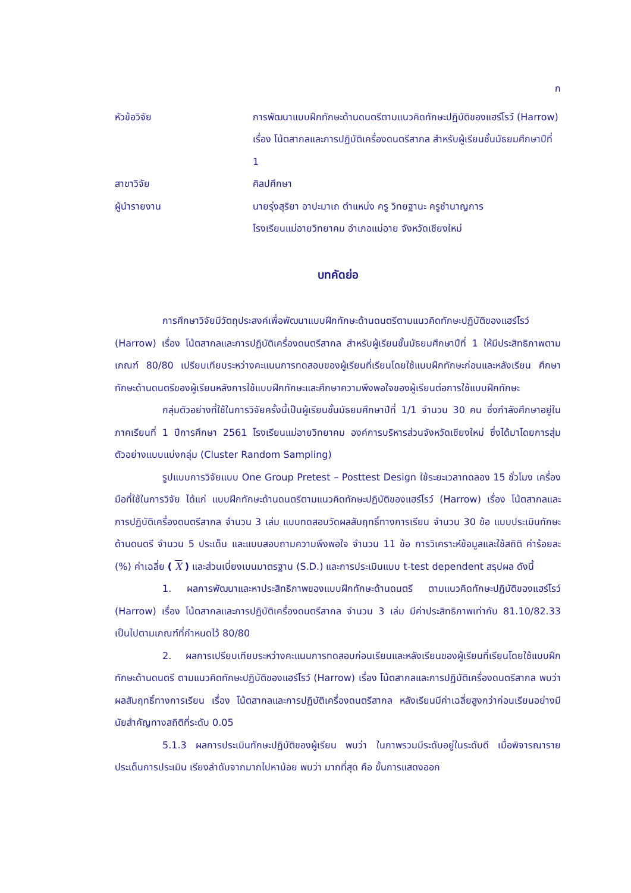ก
หัวข้อวิจัย การพัฒนาแบบฝึกทักษะด้านดนตรีตามแนวคิดทักษะปฏิบัติของแฮร์โรว์ (Harrow) เรื่อง โน้ตสากลและการปฏิบัติเครื่องดนตรีสากล สำหรับผู้เรียนชั้นมัธยมศึกษาปีที่ 1
สาขาวิจัย ศิลปศึกษา
ผู้นำรายงาน นายรุ่งสุริยา อาปะมาเถ ตำแหน่ง ครู วิทยฐานะ ครูชำนาญการ
โรงเรียนแม่อายวิทยาคม อำเภอแม่อาย จังหวัดเชียงใหม่
บทคัดย่อ
การศึกษาวิจัยมีวัตถุประสงค์เพื่อพัฒนาแบบฝึกทักษะด้านดนตรีตามแนวคิดทักษะปฏิบัติของแฮร์โรว์ (Harrow) เรื่อง โน้ตสากลและการปฏิบัติเครื่องดนตรีสากล สำหรับผู้เรียนชั้นมัธยมศึกษาปีที่ 1 ให้มีประสิทธิภาพตามเกณฑ์ 80/80 เปรียบเทียบระหว่างคะแนนการทดสอบของผู้เรียนที่เรียนโดยใช้แบบฝึกทักษะก่อนและหลังเรียน ศึกษาทักษะด้านดนตรีของผู้เรียนหลังการใช้แบบฝึกทักษะและศึกษาความพึงพอใจของผู้เรียนต่อการใช้แบบฝึกทักษะ
กลุ่มตัวอย่างที่ใช้ในการวิจัยครั้งนี้เป็นผู้เรียนชั้นมัธยมศึกษาปีที่ 1/1 จำนวน 30 คน ซึ่งกำลังศึกษาอยู่ในภาคเรียนที่ 1 ปีการศึกษา 2561 โรงเรียนแม่อายวิทยาคม องค์การบริหารส่วนจังหวัดเชียงใหม่ ซึ่งได้มาโดยการสุ่มตัวอย่างแบบแบ่งกลุ่ม (Cluster Random Sampling)
รูปแบบการวิจัยแบบ One Group Pretest – Posttest Design ใช้ระยะเวลาทดลอง 15 ชั่วโมง เครื่องมือที่ใช้ในการวิจัย ได้แก่ แบบฝึกทักษะด้านดนตรีตามแนวคิดทักษะปฏิบัติของแฮร์โรว์ (Harrow) เรื่อง โน้ตสากลและการปฏิบัติเครื่องดนตรีสากล จำนวน 3 เล่ม แบบทดสอบวัดผลสัมฤทธิ์ทางการเรียน จำนวน 30 ข้อ แบบประเมินทักษะด้านดนตรี จำนวน 5 ประเด็น และแบบสอบถามความพึงพอใจ จำนวน 11 ข้อ การวิเคราะห์ข้อมูลและใช้สถิติ ค่าร้อยละ (%) ค่าเฉลี่ย ( X ) และส่วนเบี่ยงเบนมาตรฐาน (S.D.) และการประเมินแบบ t-test dependent สรุปผล ดังนี้
1. ผลการพัฒนาและหาประสิทธิภาพของแบบฝึกทักษะด้านดนตรี ตามแนวคิดทักษะปฏิบัติของแฮร์โรว์ (Harrow) เรื่อง โน้ตสากลและการปฏิบัติเครื่องดนตรีสากล จำนวน 3 เล่ม มีค่าประสิทธิภาพเท่ากับ 81.10/82.33 เป็นไปตามเกณฑ์ที่กำหนดไว้ 80/80
2. ผลการเปรียบเทียบระหว่างคะแนนการทดสอบก่อนเรียนและหลังเรียนของผู้เรียนที่เรียนโดยใช้แบบฝึกทักษะด้านดนตรี ตามแนวคิดทักษะปฏิบัติของแฮร์โรว์ (Harrow) เรื่อง โน้ตสากลและการปฏิบัติเครื่องดนตรีสากล พบว่า ผลสัมฤทธิ์ทางการเรียน เรื่อง โน้ตสากลและการปฏิบัติเครื่องดนตรีสากล หลังเรียนมีค่าเฉลี่ยสูงกว่าก่อนเรียนอย่างมีนัยสำคัญทางสถิติที่ระดับ 0.05
5.1.3 ผลการประเมินทักษะปฏิบัติของผู้เรียน พบว่า ในภาพรวมมีระดับอยู่ในระดับดี เมื่อพิจารณารายประเด็นการประเมิน เรียงลำดับจากมากไปหาน้อย พบว่า มากที่สุด คือ ขั้นการแสดงออก